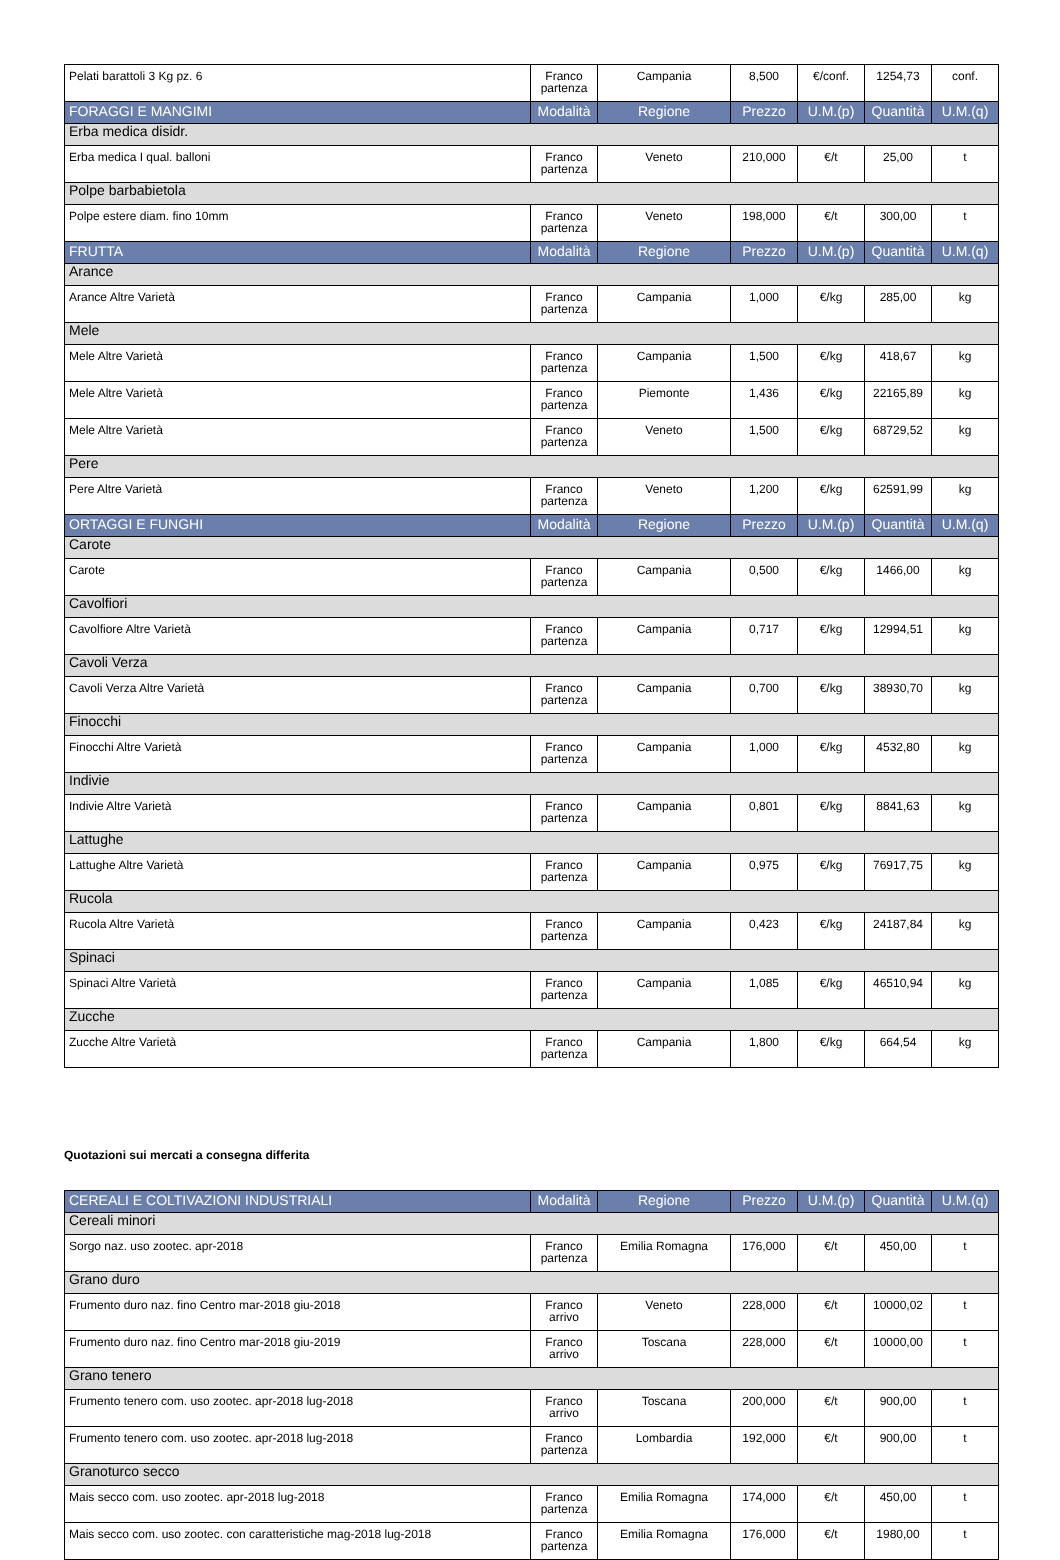| Pelati barattoli 3 Kg pz. 6 | Franco partenza | Campania | 8,500 | €/conf. | 1254,73 | conf. |
| FORAGGI E MANGIMI | Modalità | Regione | Prezzo | U.M.(p) | Quantità | U.M.(q) |
| Erba medica disidr. | | | | | | |
| Erba medica I qual. balloni | Franco partenza | Veneto | 210,000 | €/t | 25,00 | t |
| Polpe barbabietola | | | | | | |
| Polpe estere diam. fino 10mm | Franco partenza | Veneto | 198,000 | €/t | 300,00 | t |
| FRUTTA | Modalità | Regione | Prezzo | U.M.(p) | Quantità | U.M.(q) |
| Arance | | | | | | |
| Arance Altre Varietà | Franco partenza | Campania | 1,000 | €/kg | 285,00 | kg |
| Mele | | | | | | |
| Mele Altre Varietà | Franco partenza | Campania | 1,500 | €/kg | 418,67 | kg |
| Mele Altre Varietà | Franco partenza | Piemonte | 1,436 | €/kg | 22165,89 | kg |
| Mele Altre Varietà | Franco partenza | Veneto | 1,500 | €/kg | 68729,52 | kg |
| Pere | | | | | | |
| Pere Altre Varietà | Franco partenza | Veneto | 1,200 | €/kg | 62591,99 | kg |
| ORTAGGI E FUNGHI | Modalità | Regione | Prezzo | U.M.(p) | Quantità | U.M.(q) |
| Carote | | | | | | |
| Carote | Franco partenza | Campania | 0,500 | €/kg | 1466,00 | kg |
| Cavolfiori | | | | | | |
| Cavolfiore Altre Varietà | Franco partenza | Campania | 0,717 | €/kg | 12994,51 | kg |
| Cavoli Verza | | | | | | |
| Cavoli Verza Altre Varietà | Franco partenza | Campania | 0,700 | €/kg | 38930,70 | kg |
| Finocchi | | | | | | |
| Finocchi Altre Varietà | Franco partenza | Campania | 1,000 | €/kg | 4532,80 | kg |
| Indivie | | | | | | |
| Indivie Altre Varietà | Franco partenza | Campania | 0,801 | €/kg | 8841,63 | kg |
| Lattughe | | | | | | |
| Lattughe Altre Varietà | Franco partenza | Campania | 0,975 | €/kg | 76917,75 | kg |
| Rucola | | | | | | |
| Rucola Altre Varietà | Franco partenza | Campania | 0,423 | €/kg | 24187,84 | kg |
| Spinaci | | | | | | |
| Spinaci Altre Varietà | Franco partenza | Campania | 1,085 | €/kg | 46510,94 | kg |
| Zucche | | | | | | |
| Zucche Altre Varietà | Franco partenza | Campania | 1,800 | €/kg | 664,54 | kg |
Quotazioni sui mercati a consegna differita
| CEREALI E COLTIVAZIONI INDUSTRIALI | Modalità | Regione | Prezzo | U.M.(p) | Quantità | U.M.(q) |
| --- | --- | --- | --- | --- | --- | --- |
| Cereali minori | | | | | | |
| Sorgo naz. uso zootec. apr-2018 | Franco partenza | Emilia Romagna | 176,000 | €/t | 450,00 | t |
| Grano duro | | | | | | |
| Frumento duro naz. fino Centro mar-2018 giu-2018 | Franco arrivo | Veneto | 228,000 | €/t | 10000,02 | t |
| Frumento duro naz. fino Centro mar-2018 giu-2019 | Franco arrivo | Toscana | 228,000 | €/t | 10000,00 | t |
| Grano tenero | | | | | | |
| Frumento tenero com. uso zootec. apr-2018 lug-2018 | Franco arrivo | Toscana | 200,000 | €/t | 900,00 | t |
| Frumento tenero com. uso zootec. apr-2018 lug-2018 | Franco partenza | Lombardia | 192,000 | €/t | 900,00 | t |
| Granoturco secco | | | | | | |
| Mais secco com. uso zootec. apr-2018 lug-2018 | Franco partenza | Emilia Romagna | 174,000 | €/t | 450,00 | t |
| Mais secco com. uso zootec. con caratteristiche mag-2018 lug-2018 | Franco partenza | Emilia Romagna | 176,000 | €/t | 1980,00 | t |